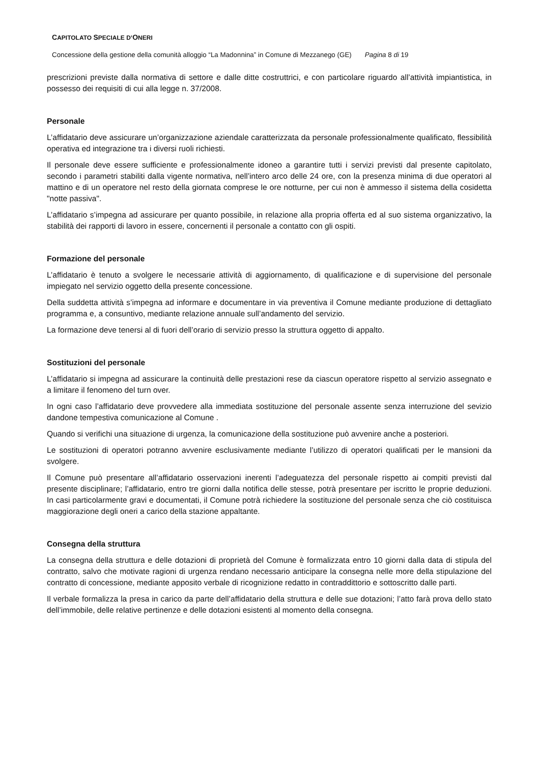CAPITOLATO SPECIALE D’ONERI
Concessione della gestione della comunità alloggio “La Madonnina” in Comune di Mezzanego (GE) Pagina 8 di 19
prescrizioni previste dalla normativa di settore e dalle ditte costruttrici, e con particolare riguardo all’attività impiantistica, in possesso dei requisiti di cui alla legge n. 37/2008.
Personale
L’affidatario deve assicurare un’organizzazione aziendale caratterizzata da personale professionalmente qualificato, flessibilità operativa ed integrazione tra i diversi ruoli richiesti.
Il personale deve essere sufficiente e professionalmente idoneo a garantire tutti i servizi previsti dal presente capitolato, secondo i parametri stabiliti dalla vigente normativa, nell’intero arco delle 24 ore, con la presenza minima di due operatori al mattino e di un operatore nel resto della giornata comprese le ore notturne, per cui non è ammesso il sistema della cosidetta "notte passiva".
L’affidatario s’impegna ad assicurare per quanto possibile, in relazione alla propria offerta ed al suo sistema organizzativo, la stabilità dei rapporti di lavoro in essere, concernenti il personale a contatto con gli ospiti.
Formazione del personale
L’affidatario è tenuto a svolgere le necessarie attività di aggiornamento, di qualificazione e di supervisione del personale impiegato nel servizio oggetto della presente concessione.
Della suddetta attività s’impegna ad informare e documentare in via preventiva il Comune mediante produzione di dettagliato programma e, a consuntivo, mediante relazione annuale sull’andamento del servizio.
La formazione deve tenersi al di fuori dell’orario di servizio presso la struttura oggetto di appalto.
Sostituzioni del personale
L’affidatario si impegna ad assicurare la continuità delle prestazioni rese da ciascun operatore rispetto al servizio assegnato e a limitare il fenomeno del turn over.
In ogni caso l’affidatario deve provvedere alla immediata sostituzione del personale assente senza interruzione del sevizio dandone tempestiva comunicazione al Comune .
Quando si verifichi una situazione di urgenza, la comunicazione della sostituzione può avvenire anche a posteriori.
Le sostituzioni di operatori potranno avvenire esclusivamente mediante l’utilizzo di operatori qualificati per le mansioni da svolgere.
Il Comune può presentare all’affidatario osservazioni inerenti l’adeguatezza del personale rispetto ai compiti previsti dal presente disciplinare; l’affidatario, entro tre giorni dalla notifica delle stesse, potrà presentare per iscritto le proprie deduzioni. In casi particolarmente gravi e documentati, il Comune potrà richiedere la sostituzione del personale senza che ciò costituisca maggiorazione degli oneri a carico della stazione appaltante.
Consegna della struttura
La consegna della struttura e delle dotazioni di proprietà del Comune è formalizzata entro 10 giorni dalla data di stipula del contratto, salvo che motivate ragioni di urgenza rendano necessario anticipare la consegna nelle more della stipulazione del contratto di concessione, mediante apposito verbale di ricognizione redatto in contraddittorio e sottoscritto dalle parti.
Il verbale formalizza la presa in carico da parte dell’affidatario della struttura e delle sue dotazioni; l’atto farà prova dello stato dell’immobile, delle relative pertinenze e delle dotazioni esistenti al momento della consegna.